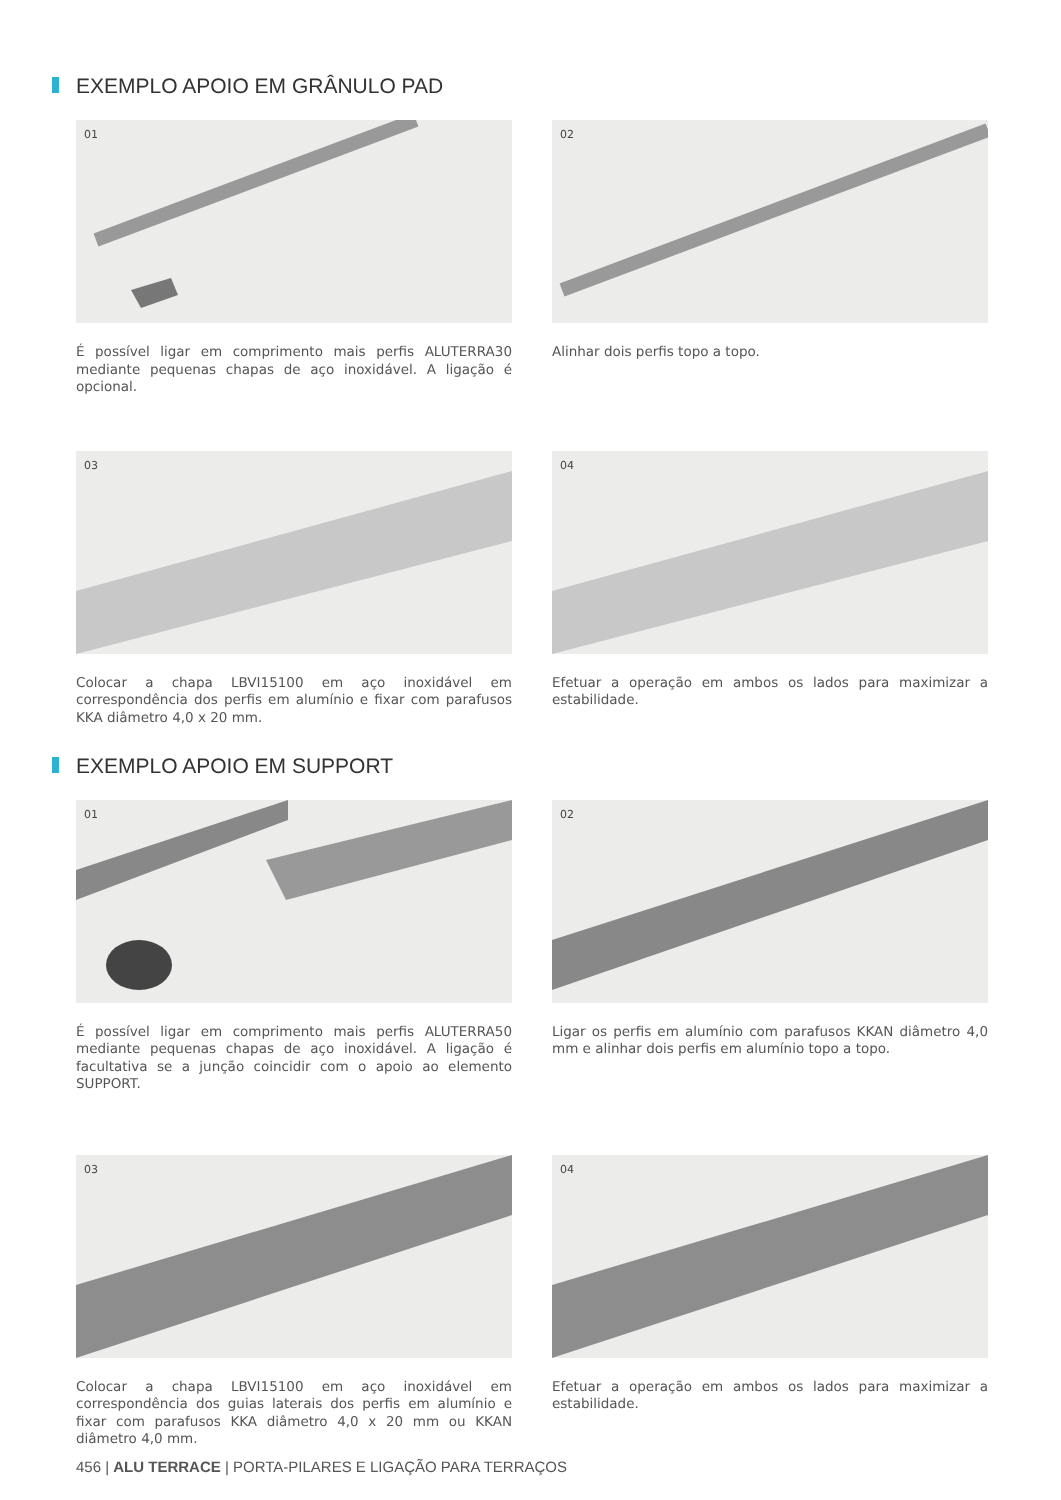EXEMPLO APOIO EM GRÂNULO PAD
01
É possível ligar em comprimento mais perfis ALUTERRA30 mediante pequenas chapas de aço inoxidável. A ligação é opcional.
02
Alinhar dois perfis topo a topo.
03
Colocar a chapa LBVI15100 em aço inoxidável em correspondência dos perfis em alumínio e fixar com parafusos KKA diâmetro 4,0 x 20 mm.
04
Efetuar a operação em ambos os lados para maximizar a estabilidade.
EXEMPLO APOIO EM SUPPORT
01
É possível ligar em comprimento mais perfis ALUTERRA50 mediante pequenas chapas de aço inoxidável. A ligação é facultativa se a junção coincidir com o apoio ao elemento SUPPORT.
02
Ligar os perfis em alumínio com parafusos KKAN diâmetro 4,0 mm e alinhar dois perfis em alumínio topo a topo.
03
Colocar a chapa LBVI15100 em aço inoxidável em correspondência dos guias laterais dos perfis em alumínio e fixar com parafusos KKA diâmetro 4,0 x 20 mm ou KKAN diâmetro 4,0 mm.
04
Efetuar a operação em ambos os lados para maximizar a estabilidade.
456 | ALU TERRACE | PORTA-PILARES E LIGAÇÃO PARA TERRAÇOS